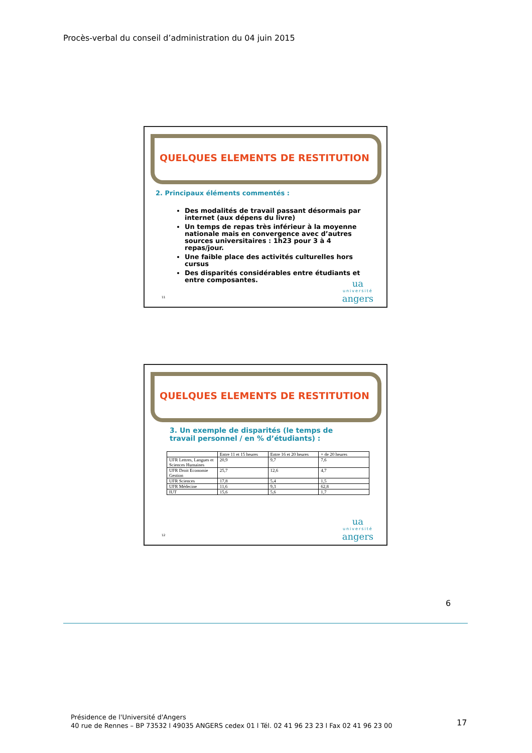Procès-verbal du conseil d’administration du 04 juin 2015
QUELQUES ELEMENTS DE RESTITUTION
2. Principaux éléments commentés :
Des modalités de travail passant désormais par internet (aux dépens du livre)
Un temps de repas très inférieur à la moyenne nationale mais en convergence avec d’autres sources universitaires : 1h23 pour 3 à 4 repas/jour.
Une faible place des activités culturelles hors cursus
Des disparités considérables entre étudiants et entre composantes.
11 ua
université
angers
QUELQUES ELEMENTS DE RESTITUTION
3. Un exemple de disparités (le temps de travail personnel / en % d’étudiants) :
| | Entre 11 et 15 heures | Entre 16 et 20 heures | + de 20 heures |
| --- | --- | --- | --- |
| UFR Lettres, Langues et Sciences Humaines | 20,9 | 9,7 | 7,6 |
| UFR Droit Economie Gestion | 25,7 | 12,6 | 4,7 |
| UFR Sciences | 17,8 | 5,4 | 1,5 |
| UFR Médecine | 11,6 | 9,3 | 62,8 |
| IUT | 15,6 | 5,6 | 1,7 |
12 ua
université
angers
6
Présidence de l'Université d'Angers
40 rue de Rennes – BP 73532 l 49035 ANGERS cedex 01 l Tél. 02 41 96 23 23 l Fax 02 41 96 23 00
17